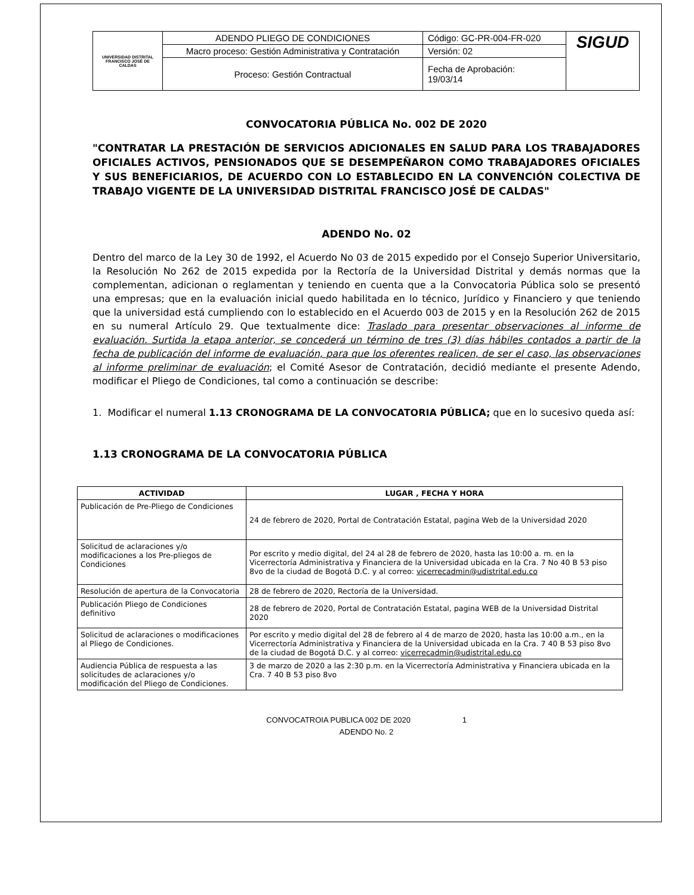| UNIVERSIDAD DISTRITAL FRANCISCO JOSÉ DE CALDAS | ADENDO PLIEGO DE CONDICIONES | Código: GC-PR-004-FR-020 | SIGUD |
| | Macro proceso: Gestión Administrativa y Contratación | Versión: 02 | |
| | Proceso: Gestión Contractual | Fecha de Aprobación: 19/03/14 | |
CONVOCATORIA PÚBLICA No. 002 DE 2020
"CONTRATAR LA PRESTACIÓN DE SERVICIOS ADICIONALES EN SALUD PARA LOS TRABAJADORES OFICIALES ACTIVOS, PENSIONADOS QUE SE DESEMPEÑARON COMO TRABAJADORES OFICIALES Y SUS BENEFICIARIOS, DE ACUERDO CON LO ESTABLECIDO EN LA CONVENCIÓN COLECTIVA DE TRABAJO VIGENTE DE LA UNIVERSIDAD DISTRITAL FRANCISCO JOSÉ DE CALDAS"
ADENDO No. 02
Dentro del marco de la Ley 30 de 1992, el Acuerdo No 03 de 2015 expedido por el Consejo Superior Universitario, la Resolución No 262 de 2015 expedida por la Rectoría de la Universidad Distrital y demás normas que la complementan, adicionan o reglamentan y teniendo en cuenta que a la Convocatoria Pública solo se presentó una empresas; que en la evaluación inicial quedo habilitada en lo técnico, Jurídico y Financiero y que teniendo que la universidad está cumpliendo con lo establecido en el Acuerdo 003 de 2015 y en la Resolución 262 de 2015 en su numeral Artículo 29. Que textualmente dice: Traslado para presentar observaciones al informe de evaluación. Surtida la etapa anterior, se concederá un término de tres (3) días hábiles contados a partir de la fecha de publicación del informe de evaluación, para que los oferentes realicen, de ser el caso, las observaciones al informe preliminar de evaluación; el Comité Asesor de Contratación, decidió mediante el presente Adendo, modificar el Pliego de Condiciones, tal como a continuación se describe:
1. Modificar el numeral 1.13 CRONOGRAMA DE LA CONVOCATORIA PÚBLICA; que en lo sucesivo queda así:
1.13 CRONOGRAMA DE LA CONVOCATORIA PÚBLICA
| ACTIVIDAD | LUGAR , FECHA Y HORA |
| --- | --- |
| Publicación de Pre-Pliego de Condiciones | 24 de febrero de 2020, Portal de Contratación Estatal, pagina Web de la Universidad 2020 |
| Solicitud de aclaraciones y/o modificaciones a los Pre-pliegos de Condiciones | Por escrito y medio digital, del 24 al 28 de febrero de 2020, hasta las 10:00 a. m. en la Vicerrectoría Administrativa y Financiera de la Universidad ubicada en la Cra. 7 No 40 B 53 piso 8vo de la ciudad de Bogotá D.C. y al correo: vicerrecadmin@udistrital.edu.co |
| Resolución de apertura de la Convocatoria | 28 de febrero de 2020, Rectoría de la Universidad. |
| Publicación Pliego de Condiciones definitivo | 28 de febrero de 2020, Portal de Contratación Estatal, pagina WEB de la Universidad Distrital 2020 |
| Solicitud de aclaraciones o modificaciones al Pliego de Condiciones. | Por escrito y medio digital del 28 de febrero al 4 de marzo de 2020, hasta las 10:00 a.m., en la Vicerrectoría Administrativa y Financiera de la Universidad ubicada en la Cra. 7 40 B 53 piso 8vo de la ciudad de Bogotá D.C. y al correo: vicerrecadmin@udistrital.edu.co |
| Audiencia Pública de respuesta a las solicitudes de aclaraciones y/o modificación del Pliego de Condiciones. | 3 de marzo de 2020 a las 2:30 p.m. en la Vicerrectoría Administrativa y Financiera ubicada en la Cra. 7 40 B 53 piso 8vo |
CONVOCATROIA PUBLICA 002 DE 2020 1
ADENDO No. 2